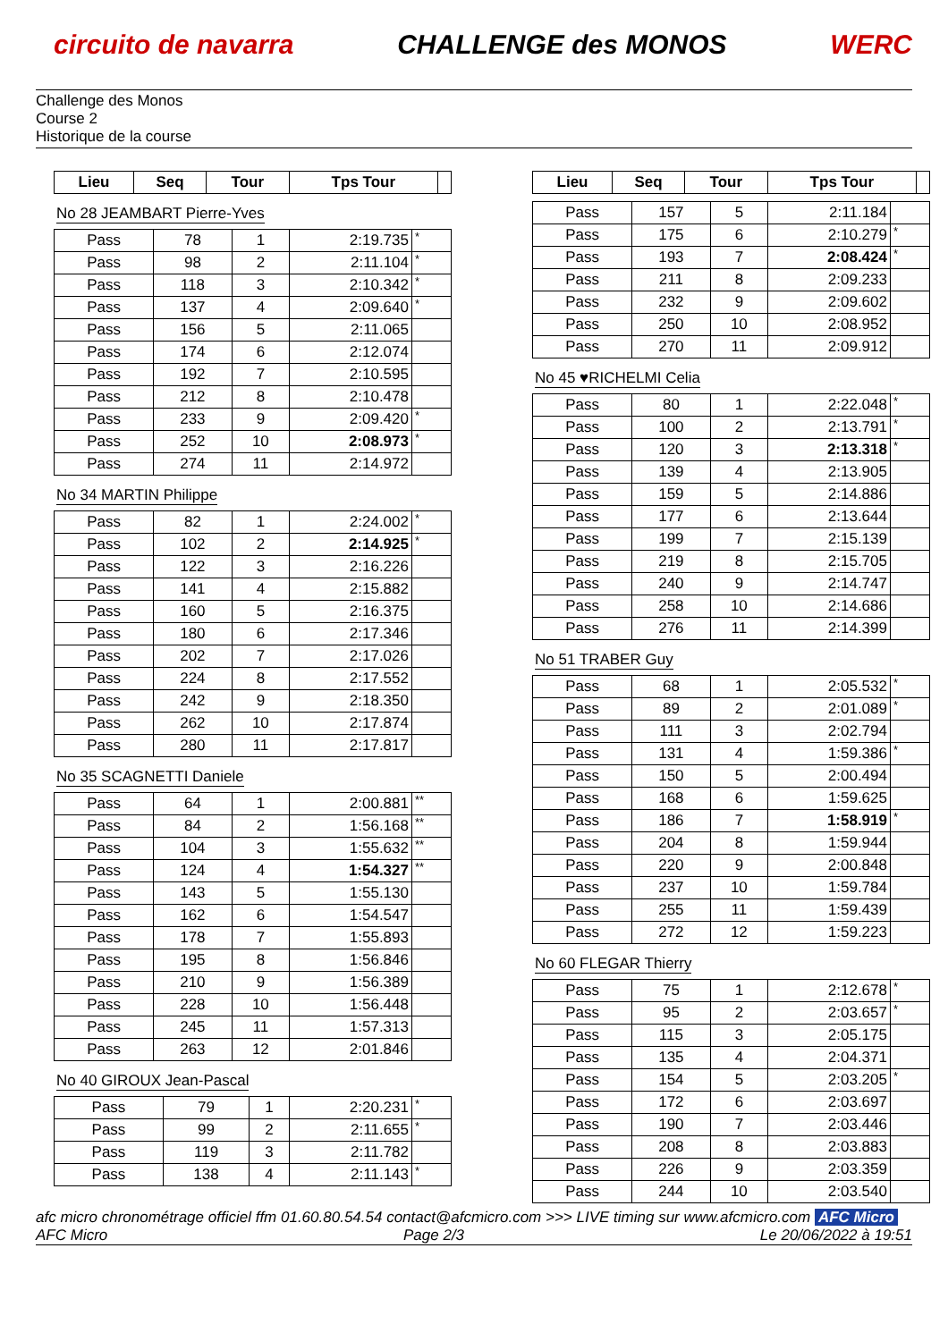circuito de navarra CHALLENGE des MONOS WERC
Challenge des Monos
Course 2
Historique de la course
| Lieu | Seq | Tour | Tps Tour | |
| --- | --- | --- | --- | --- |
No 28 JEAMBART Pierre-Yves
| Pass | 78 | 1 | 2:19.735 | * |
| Pass | 98 | 2 | 2:11.104 | * |
| Pass | 118 | 3 | 2:10.342 | * |
| Pass | 137 | 4 | 2:09.640 | * |
| Pass | 156 | 5 | 2:11.065 | |
| Pass | 174 | 6 | 2:12.074 | |
| Pass | 192 | 7 | 2:10.595 | |
| Pass | 212 | 8 | 2:10.478 | |
| Pass | 233 | 9 | 2:09.420 | * |
| Pass | 252 | 10 | 2:08.973 | * |
| Pass | 274 | 11 | 2:14.972 | |
No 34 MARTIN Philippe
| Pass | 82 | 1 | 2:24.002 | * |
| Pass | 102 | 2 | 2:14.925 | * |
| Pass | 122 | 3 | 2:16.226 | |
| Pass | 141 | 4 | 2:15.882 | |
| Pass | 160 | 5 | 2:16.375 | |
| Pass | 180 | 6 | 2:17.346 | |
| Pass | 202 | 7 | 2:17.026 | |
| Pass | 224 | 8 | 2:17.552 | |
| Pass | 242 | 9 | 2:18.350 | |
| Pass | 262 | 10 | 2:17.874 | |
| Pass | 280 | 11 | 2:17.817 | |
No 35 SCAGNETTI Daniele
| Pass | 64 | 1 | 2:00.881 | ** |
| Pass | 84 | 2 | 1:56.168 | ** |
| Pass | 104 | 3 | 1:55.632 | ** |
| Pass | 124 | 4 | 1:54.327 | ** |
| Pass | 143 | 5 | 1:55.130 | |
| Pass | 162 | 6 | 1:54.547 | |
| Pass | 178 | 7 | 1:55.893 | |
| Pass | 195 | 8 | 1:56.846 | |
| Pass | 210 | 9 | 1:56.389 | |
| Pass | 228 | 10 | 1:56.448 | |
| Pass | 245 | 11 | 1:57.313 | |
| Pass | 263 | 12 | 2:01.846 | |
No 40 GIROUX Jean-Pascal
| Pass | 79 | 1 | 2:20.231 | * |
| Pass | 99 | 2 | 2:11.655 | * |
| Pass | 119 | 3 | 2:11.782 | |
| Pass | 138 | 4 | 2:11.143 | * |
| Lieu | Seq | Tour | Tps Tour | |
| --- | --- | --- | --- | --- |
| Pass | 157 | 5 | 2:11.184 | |
| Pass | 175 | 6 | 2:10.279 | * |
| Pass | 193 | 7 | 2:08.424 | * |
| Pass | 211 | 8 | 2:09.233 | |
| Pass | 232 | 9 | 2:09.602 | |
| Pass | 250 | 10 | 2:08.952 | |
| Pass | 270 | 11 | 2:09.912 | |
No 45 ♥RICHELMI Celia
| Pass | 80 | 1 | 2:22.048 | * |
| Pass | 100 | 2 | 2:13.791 | * |
| Pass | 120 | 3 | 2:13.318 | * |
| Pass | 139 | 4 | 2:13.905 | |
| Pass | 159 | 5 | 2:14.886 | |
| Pass | 177 | 6 | 2:13.644 | |
| Pass | 199 | 7 | 2:15.139 | |
| Pass | 219 | 8 | 2:15.705 | |
| Pass | 240 | 9 | 2:14.747 | |
| Pass | 258 | 10 | 2:14.686 | |
| Pass | 276 | 11 | 2:14.399 | |
No 51 TRABER Guy
| Pass | 68 | 1 | 2:05.532 | * |
| Pass | 89 | 2 | 2:01.089 | * |
| Pass | 111 | 3 | 2:02.794 | |
| Pass | 131 | 4 | 1:59.386 | * |
| Pass | 150 | 5 | 2:00.494 | |
| Pass | 168 | 6 | 1:59.625 | |
| Pass | 186 | 7 | 1:58.919 | * |
| Pass | 204 | 8 | 1:59.944 | |
| Pass | 220 | 9 | 2:00.848 | |
| Pass | 237 | 10 | 1:59.784 | |
| Pass | 255 | 11 | 1:59.439 | |
| Pass | 272 | 12 | 1:59.223 | |
No 60 FLEGAR Thierry
| Pass | 75 | 1 | 2:12.678 | * |
| Pass | 95 | 2 | 2:03.657 | * |
| Pass | 115 | 3 | 2:05.175 | |
| Pass | 135 | 4 | 2:04.371 | |
| Pass | 154 | 5 | 2:03.205 | * |
| Pass | 172 | 6 | 2:03.697 | |
| Pass | 190 | 7 | 2:03.446 | |
| Pass | 208 | 8 | 2:03.883 | |
| Pass | 226 | 9 | 2:03.359 | |
| Pass | 244 | 10 | 2:03.540 | |
afc micro chronométrage officiel ffm 01.60.80.54.54 contact@afcmicro.com >>> LIVE timing sur www.afcmicro.com AFC Micro
AFC Micro Page 2/3 Le 20/06/2022 à 19:51